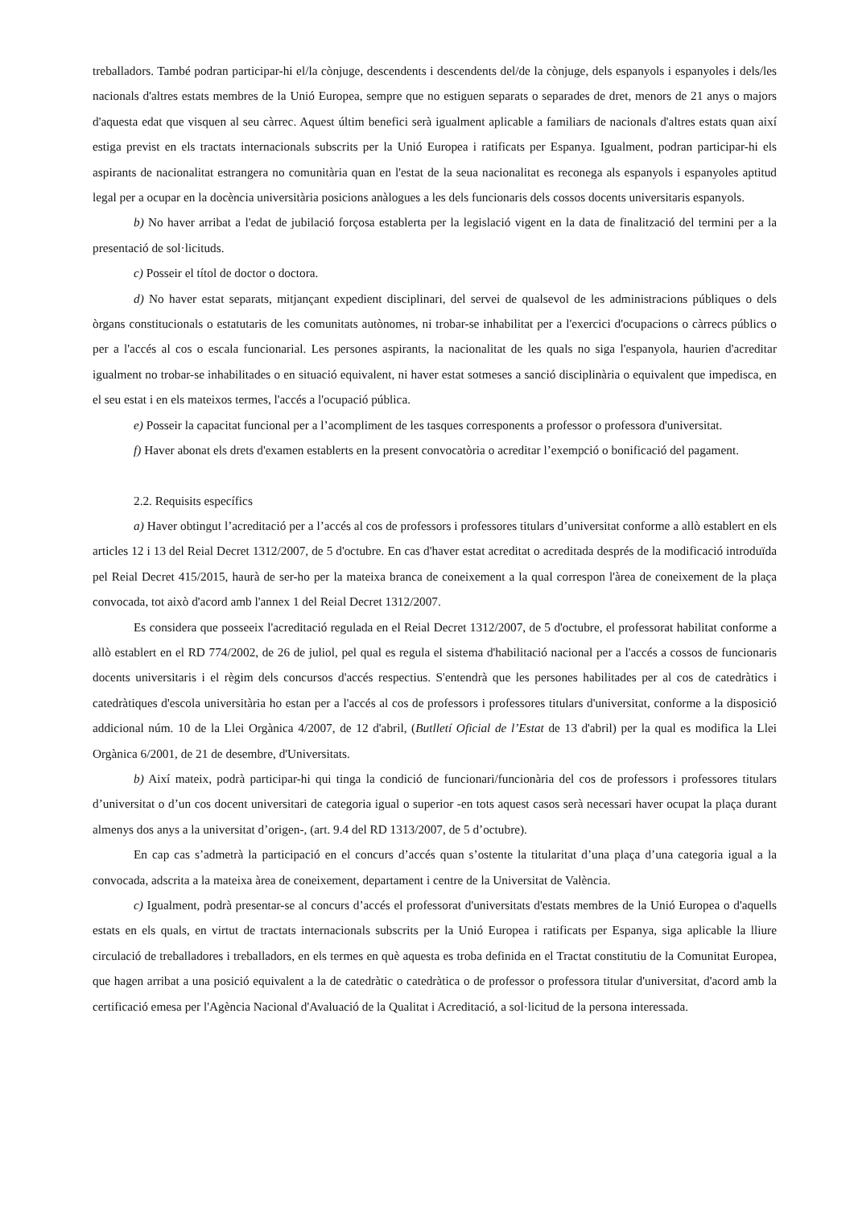treballadors. També podran participar-hi el/la cònjuge, descendents i descendents del/de la cònjuge, dels espanyols i espanyoles i dels/les nacionals d'altres estats membres de la Unió Europea, sempre que no estiguen separats o separades de dret, menors de 21 anys o majors d'aquesta edat que visquen al seu càrrec. Aquest últim benefici serà igualment aplicable a familiars de nacionals d'altres estats quan així estiga previst en els tractats internacionals subscrits per la Unió Europea i ratificats per Espanya. Igualment, podran participar-hi els aspirants de nacionalitat estrangera no comunitària quan en l'estat de la seua nacionalitat es reconega als espanyols i espanyoles aptitud legal per a ocupar en la docència universitària posicions anàlogues a les dels funcionaris dels cossos docents universitaris espanyols.
b) No haver arribat a l'edat de jubilació forçosa establerta per la legislació vigent en la data de finalització del termini per a la presentació de sol·licituds.
c) Posseir el títol de doctor o doctora.
d) No haver estat separats, mitjançant expedient disciplinari, del servei de qualsevol de les administracions públiques o dels òrgans constitucionals o estatutaris de les comunitats autònomes, ni trobar-se inhabilitat per a l'exercici d'ocupacions o càrrecs públics o per a l'accés al cos o escala funcionarial. Les persones aspirants, la nacionalitat de les quals no siga l'espanyola, haurien d'acreditar igualment no trobar-se inhabilitades o en situació equivalent, ni haver estat sotmeses a sanció disciplinària o equivalent que impedisca, en el seu estat i en els mateixos termes, l'accés a l'ocupació pública.
e) Posseir la capacitat funcional per a l’acompliment de les tasques corresponents a professor o professora d'universitat.
f) Haver abonat els drets d'examen establerts en la present convocatòria o acreditar l’exempció o bonificació del pagament.
2.2. Requisits específics
a) Haver obtingut l’acreditació per a l’accés al cos de professors i professores titulars d’universitat conforme a allò establert en els articles 12 i 13 del Reial Decret 1312/2007, de 5 d'octubre. En cas d'haver estat acreditat o acreditada després de la modificació introduïda pel Reial Decret 415/2015, haurà de ser-ho per la mateixa branca de coneixement a la qual correspon l'àrea de coneixement de la plaça convocada, tot això d'acord amb l'annex 1 del Reial Decret 1312/2007.
Es considera que posseeix l'acreditació regulada en el Reial Decret 1312/2007, de 5 d'octubre, el professorat habilitat conforme a allò establert en el RD 774/2002, de 26 de juliol, pel qual es regula el sistema d'habilitació nacional per a l'accés a cossos de funcionaris docents universitaris i el règim dels concursos d'accés respectius. S'entendrà que les persones habilitades per al cos de catedràtics i catedràtiques d'escola universitària ho estan per a l'accés al cos de professors i professores titulars d'universitat, conforme a la disposició addicional núm. 10 de la Llei Orgànica 4/2007, de 12 d'abril, (Butlletí Oficial de l’Estat de 13 d'abril) per la qual es modifica la Llei Orgànica 6/2001, de 21 de desembre, d'Universitats.
b) Així mateix, podrà participar-hi qui tinga la condició de funcionari/funcionària del cos de professors i professores titulars d’universitat o d’un cos docent universitari de categoria igual o superior -en tots aquest casos serà necessari haver ocupat la plaça durant almenys dos anys a la universitat d’origen-, (art. 9.4 del RD 1313/2007, de 5 d’octubre).
En cap cas s’admetrà la participació en el concurs d’accés quan s’ostente la titularitat d’una plaça d’una categoria igual a la convocada, adscrita a la mateixa àrea de coneixement, departament i centre de la Universitat de València.
c) Igualment, podrà presentar-se al concurs d’accés el professorat d'universitats d'estats membres de la Unió Europea o d'aquells estats en els quals, en virtut de tractats internacionals subscrits per la Unió Europea i ratificats per Espanya, siga aplicable la lliure circulació de treballadores i treballadors, en els termes en què aquesta es troba definida en el Tractat constitutiu de la Comunitat Europea, que hagen arribat a una posició equivalent a la de catedràtic o catedràtica o de professor o professora titular d'universitat, d'acord amb la certificació emesa per l'Agència Nacional d'Avaluació de la Qualitat i Acreditació, a sol·licitud de la persona interessada.